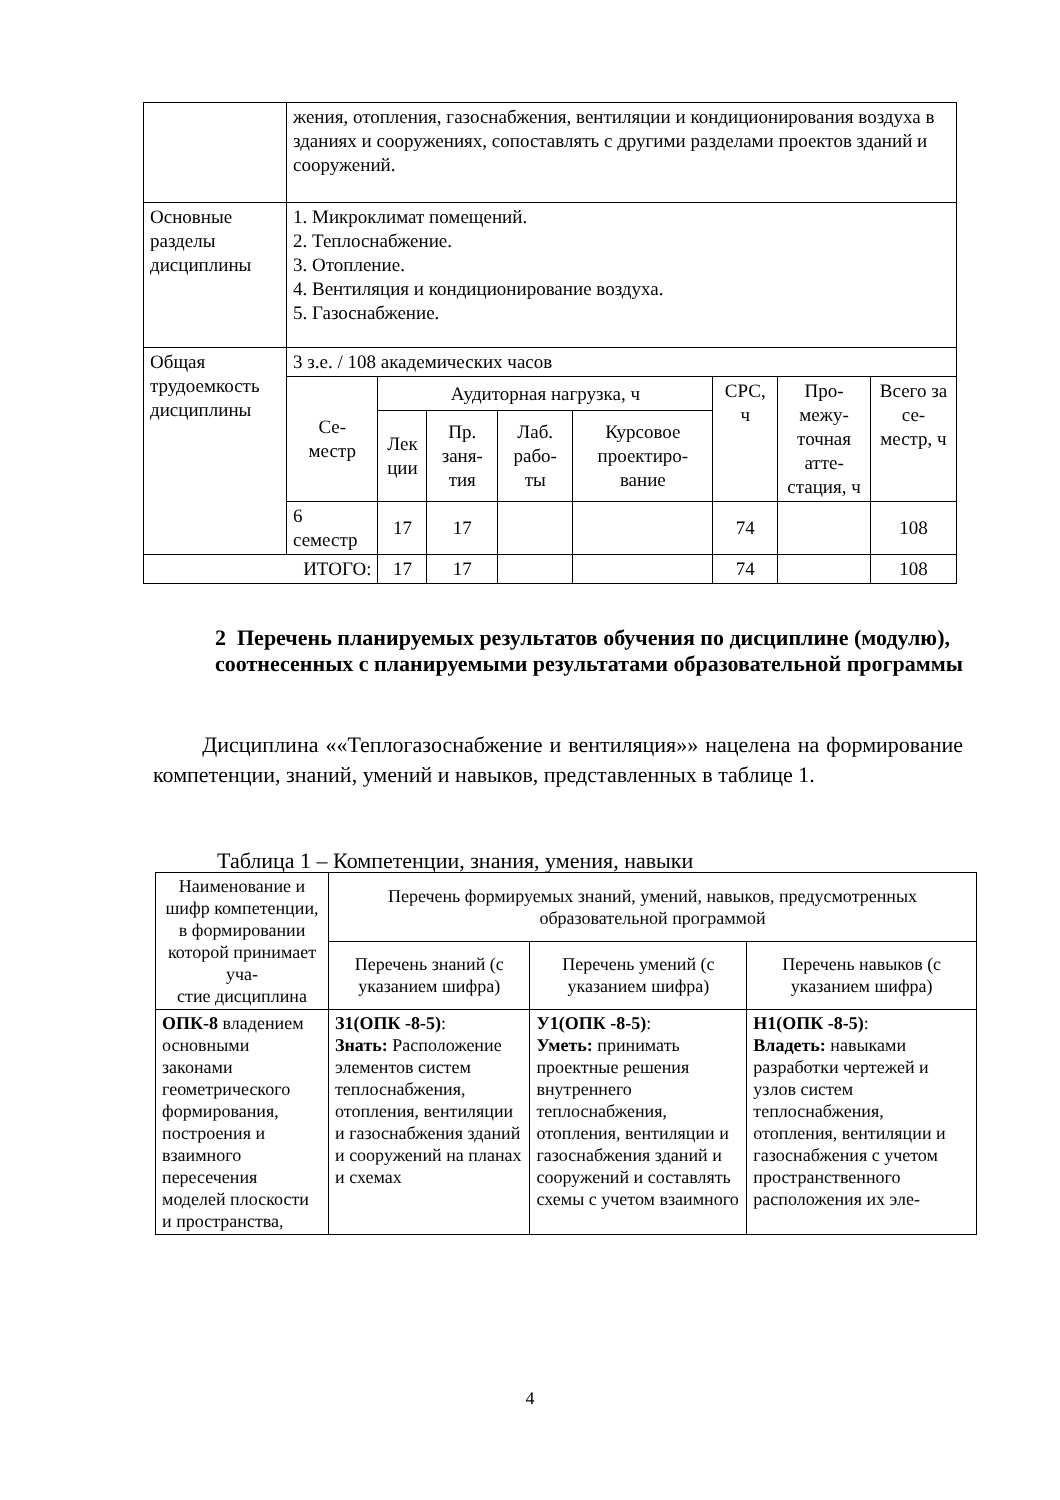| | жения, отопления, газоснабжения, вентиляции и кондиционирования воздуха в зданиях и сооружениях, сопоставлять с другими разделами проектов зданий и сооружений. | | | | | | | |
| Основные разделы дисциплины | 1. Микроклимат помещений. 2. Теплоснабжение. 3. Отопление. 4. Вентиляция и кондиционирование воздуха. 5. Газоснабжение. | | | | | | | |
| Общая трудоемкость дисциплины | 3 з.е. / 108 академических часов | | | | | | | |
| | Се- местр | Аудиторная нагрузка, ч | | | | СРС, ч | Про- межу- точная атте- стация, ч | Всего за се- местр, ч |
| | | Лек ции | Пр. заня- тия | Лаб. рабо- ты | Курсовое проектиро- вание | | | |
| | 6 семестр | 17 | 17 | | | 74 | | 108 |
| ИТОГО: | | 17 | 17 | | | 74 | | 108 |
2 Перечень планируемых результатов обучения по дисциплине (модулю), соотнесенных с планируемыми результатами образовательной программы
Дисциплина ««Теплогазоснабжение и вентиляция»» нацелена на формирование компетенции, знаний, умений и навыков, представленных в таблице 1.
Таблица 1 – Компетенции, знания, умения, навыки
| Наименование и шифр компетенции, в формировании которой принимает уча- стие дисциплина | Перечень формируемых знаний, умений, навыков, предусмотренных образовательной программой | | |
| --- | --- | --- | --- |
| | Перечень знаний (с указанием шифра) | Перечень умений (с указанием шифра) | Перечень навыков (с указанием шифра) |
| ОПК-8 владением основными законами геометрического формирования, построения и взаимного пересечения моделей плоскости и пространства, | З1(ОПК -8-5) : Знать: Расположение элементов систем теплоснабжения, отопления, вентиляции и газоснабжения зданий и сооружений на планах и схемах | У1(ОПК -8-5) : Уметь: принимать проектные решения внутреннего теплоснабжения, отопления, вентиляции и газоснабжения зданий и сооружений и составлять схемы с учетом взаимного | Н1(ОПК -8-5) : Владеть: навыками разработки чертежей и узлов систем теплоснабжения, отопления, вентиляции и газоснабжения с учетом пространственного расположения их эле- |
4